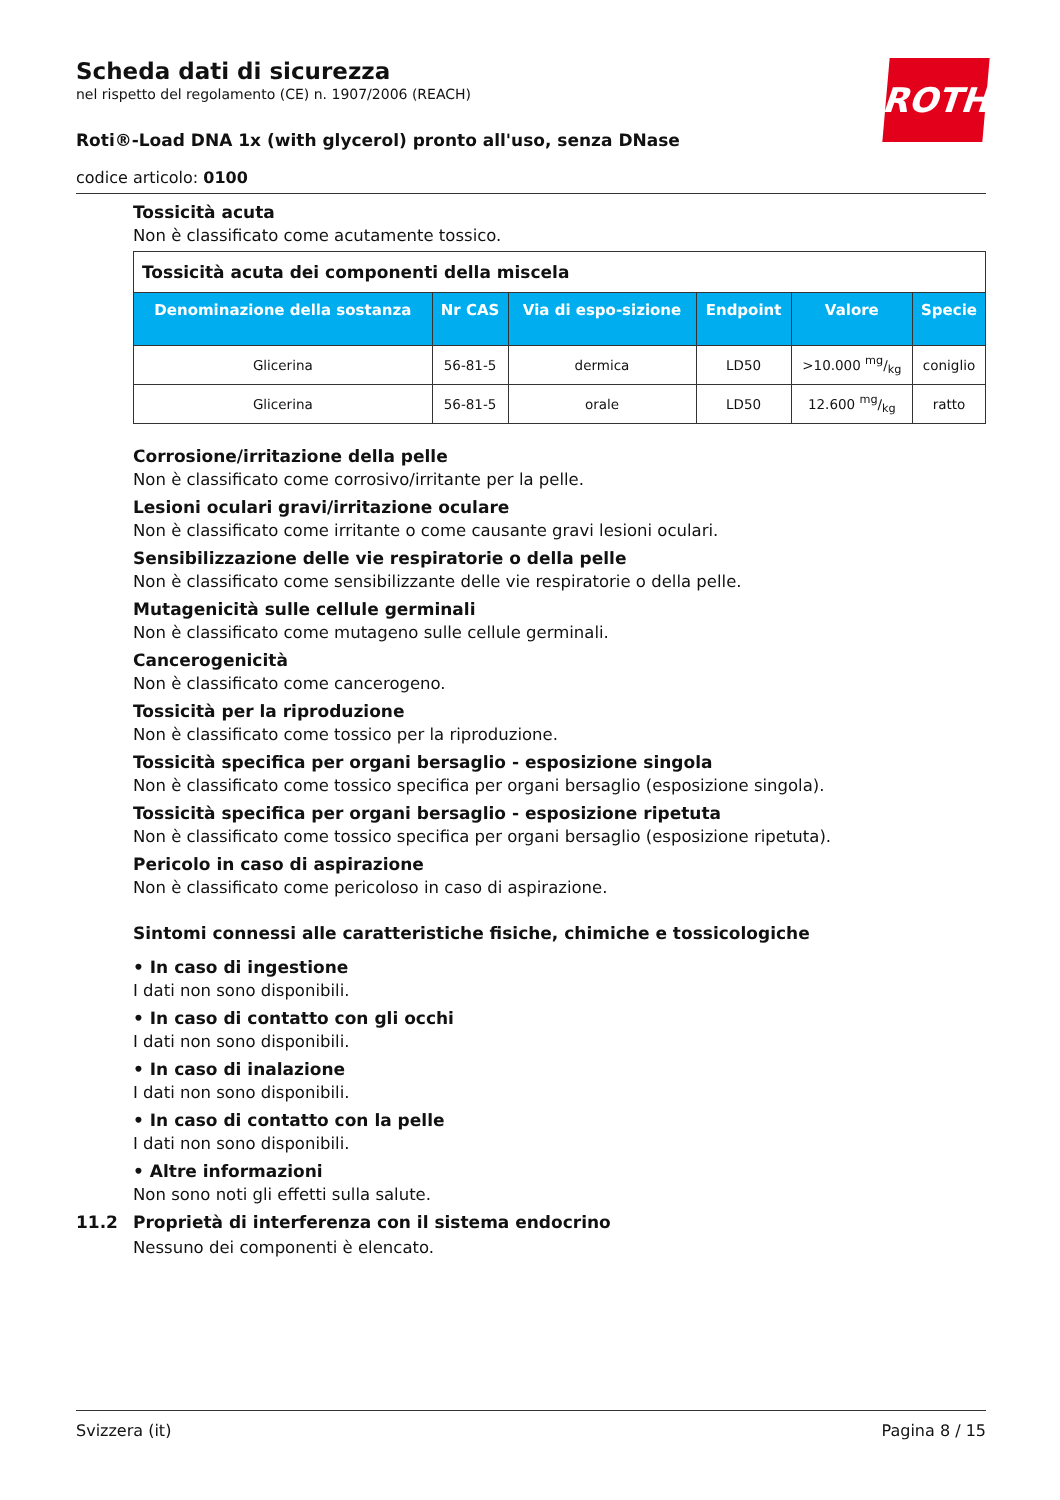ROTH
Scheda dati di sicurezza
nel rispetto del regolamento (CE) n. 1907/2006 (REACH)
Roti®-Load DNA 1x (with glycerol) pronto all'uso, senza DNase
codice articolo: 0100
Tossicità acuta
Non è classificato come acutamente tossico.
| Tossicità acuta dei componenti della miscela | | | | | |
| --- | --- | --- | --- | --- | --- |
| Denominazione della sostanza | Nr CAS | Via di espo-sizione | Endpoint | Valore | Specie |
| Glicerina | 56-81-5 | dermica | LD50 | >10.000 mg/kg | coniglio |
| Glicerina | 56-81-5 | orale | LD50 | 12.600 mg/kg | ratto |
Corrosione/irritazione della pelle
Non è classificato come corrosivo/irritante per la pelle.
Lesioni oculari gravi/irritazione oculare
Non è classificato come irritante o come causante gravi lesioni oculari.
Sensibilizzazione delle vie respiratorie o della pelle
Non è classificato come sensibilizzante delle vie respiratorie o della pelle.
Mutagenicità sulle cellule germinali
Non è classificato come mutageno sulle cellule germinali.
Cancerogenicità
Non è classificato come cancerogeno.
Tossicità per la riproduzione
Non è classificato come tossico per la riproduzione.
Tossicità specifica per organi bersaglio - esposizione singola
Non è classificato come tossico specifica per organi bersaglio (esposizione singola).
Tossicità specifica per organi bersaglio - esposizione ripetuta
Non è classificato come tossico specifica per organi bersaglio (esposizione ripetuta).
Pericolo in caso di aspirazione
Non è classificato come pericoloso in caso di aspirazione.
Sintomi connessi alle caratteristiche fisiche, chimiche e tossicologiche
• In caso di ingestione
I dati non sono disponibili.
• In caso di contatto con gli occhi
I dati non sono disponibili.
• In caso di inalazione
I dati non sono disponibili.
• In caso di contatto con la pelle
I dati non sono disponibili.
• Altre informazioni
Non sono noti gli effetti sulla salute.
11.2 Proprietà di interferenza con il sistema endocrino
Nessuno dei componenti è elencato.
Svizzera (it) Pagina 8 / 15